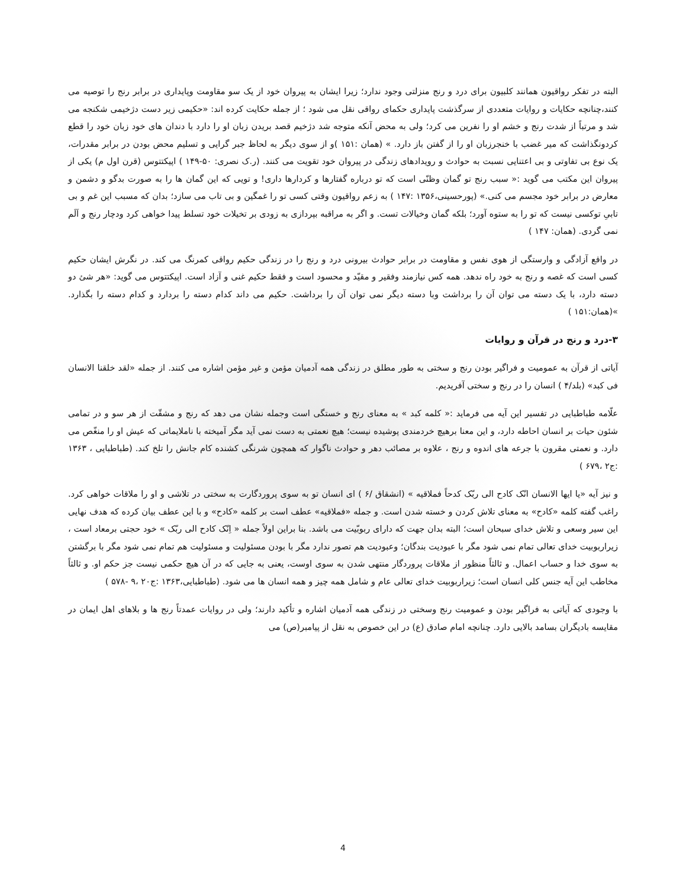البته در تفکر رواقیون همانند کلبیون برای درد و رنج منزلتی وجود ندارد؛ زیرا ایشان به پیروان خود از یک سو مقاومت وپایداری در برابر رنج را توصیه می کنند،چنانچه حکایات و روایات متعددی از سرگذشت پایداری حکمای رواقی نقل می شود ؛ از جمله حکایت کرده اند: «حکیمی زیر دست دژخیمی شکنجه می شد و مرتباً از شدت رنج و خشم او را نفرین می کرد؛ ولی به محض آنکه متوجه شد دژخیم قصد بریدن زبان او را دارد با دندان های خود زبان خود را قطع کردونگذاشت که میر غضب با خنجرزبان او را از گفتن باز دارد. » (همان :۱۵۱ )و از سوی دیگر به لحاظ جبر گرایی و تسلیم محض بودن در برابر مقدرات، یک نوع بی تفاوتی و بی اعتنایی نسبت به حوادث و رویدادهای زندگی در پیروان خود تقویت می کنند. (ر.ک نصری: ۵۰-۱۴۹ ) اپیکتتوس (قرن اول م) یکی از پیروان این مکتب می گوید :« سبب رنج تو گمان وظنّی است که تو درباره گفتارها و کردارها داری! و تویی که این گمان ها را به صورت بدگو و دشمن و معارض در برابر خود مجسم می کنی.» (پورحسینی،۱۳۵۶ :۱۴۷ ) به زعم رواقیون وقتی کسی تو را غمگین و بی تاب می سازد؛ بدان که مسبب این غم و بی تابیِ توکسی نیست که تو را به ستوه آورد؛ بلکه گمان وخیالات تست. و اگر به مراقبه بپردازی به زودی بر تخیلات خود تسلط پیدا خواهی کرد ودچار رنج و اَلَم نمی گردی. (همان: ۱۴۷ )
در واقع آزادگی و وارستگی از هوی نفس و مقاومت در برابر حوادث بیرونی درد و رنج را در زندگی حکیم رواقی کمرنگ می کند. در نگرش ایشان حکیم کسی است که غصه و رنج به خود راه ندهد. همه کس نیازمند وفقیر و مقیّد و محسود است و فقط حکیم غنی و آزاد است. اپیکتتوس می گوید: «هر شئ دو دسته دارد، با یک دسته می توان آن را برداشت وبا دسته دیگر نمی توان آن را برداشت. حکیم می داند کدام دسته را بردارد و کدام دسته را بگذارد. »(همان:۱۵۱ )
۳-درد و رنج در قرآن و روایات
آیاتی از قرآن به عمومیت و فراگیر بودن رنج و سختی به طور مطلق در زندگی همه آدمیان مؤمن و غیر مؤمن اشاره می کنند. از جمله «لقد خلقنا الانسان فی کبد» (بلد/۴ ) انسان را در رنج و سختی آفریدیم.
علّامه طباطبایی در تفسیر این آیه می فرماید :« کلمه کبد » به معنای رنج و خستگی است وجمله نشان می دهد که رنج و مشقّت از هر سو و در تمامی شئون حیات بر انسان احاطه دارد، و این معنا برهیچ خردمندی پوشیده نیست؛ هیچ نعمتی به دست نمی آید مگر آمیخته با ناملایماتی که عیش او را منغّص می دارد. و نعمتی مقرون با جرعه های اندوه و رنج ، علاوه بر مصائب دهر و حوادث ناگوار که همچون شرنگی کشنده کام جانش را تلخ کند. (طباطبایی ، ۱۳۶۳ :ج۲ ،۶۷۹ )
و نیز آیه «یا ایها الانسان انّک کادح الی ربّک کدحاً فملاقیه » (انشقاق /۶ ) ای انسان تو به سوی پروردگارت به سختی در تلاشی و او را ملاقات خواهی کرد. راغب گفته کلمه «کادح» به معنای تلاش کردن و خسته شدن است. و جمله «فملاقیه» عطف است بر کلمه «کادح» و با این عطف بیان کرده که هدف نهایی این سیر وسعی و تلاش خدای سبحان است؛ البته بدان جهت که دارای ربوبّیت می باشد. بنا براین اولاً جمله « اِنّک کادح الی ربّک » خود حجتی برمعاد است ، زیراربوبیت خدای تعالی تمام نمی شود مگر با عبودیت بندگان؛ وعبودیت هم تصور ندارد مگر با بودن مسئولیت و مسئولیت هم تمام نمی شود مگر با برگشتن به سوی خدا و حساب اعمال. و ثالثاً منظور از ملاقات پروردگار منتهی شدن به سوی اوست، یعنی به جایی که در آن هیچ حکمی نیست جز حکم او. و ثالثاً مخاطب این آیه جنس کلی انسان است؛ زیراربوبیت خدای تعالی عام و شامل همه چیز و همه انسان ها می شود. (طباطبایی،۱۳۶۳ :ج۲۰ ،۹ -۵۷۸ )
با وجودی که آیاتی به فراگیر بودن و عمومیت رنج وسختی در زندگی همه آدمیان اشاره و تأکید دارند؛ ولی در روایات عمدتاً رنج ها و بلاهای اهل ایمان در مقایسه بادیگران بسامد بالایی دارد. چنانچه امام صادق (ع) در این خصوص به نقل از پیامبر(ص) می
4